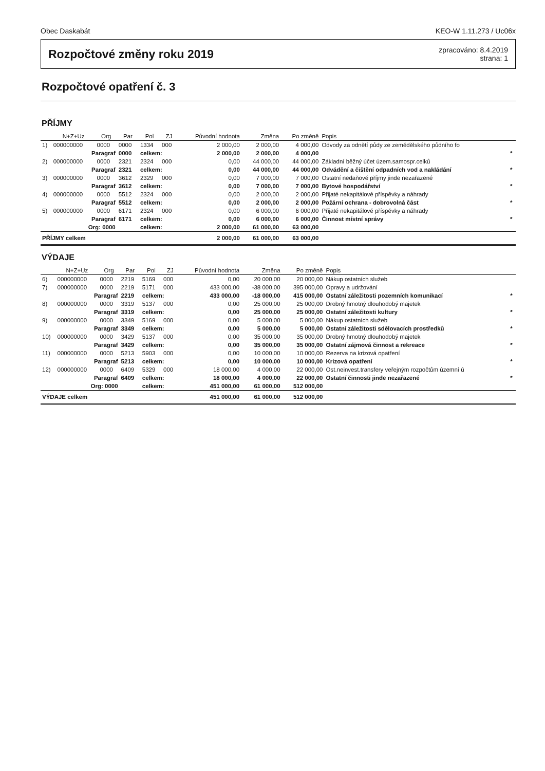Obec Daskabát KEO-W 1.11.273 / Uc06x
Rozpočtové změny roku 2019
zpracováno: 8.4.2019
strana: 1
Rozpočtové opatření č. 3
PŘÍJMY
| | N+Z+Uz | Org | Par | Pol | ZJ | Původní hodnota | Změna | Po změně | Popis | |
| --- | --- | --- | --- | --- | --- | --- | --- | --- | --- | --- |
| 1) | 000000000 | 0000 | 0000 | 1334 | 000 | 2 000,00 | 2 000,00 | 4 000,00 | Odvody za odnětí půdy ze zemědělského půdního fo | |
| | Paragraf | | 0000 | celkem: | | 2 000,00 | 2 000,00 | 4 000,00 | | * |
| 2) | 000000000 | 0000 | 2321 | 2324 | 000 | 0,00 | 44 000,00 | 44 000,00 | Základní běžný účet územ.samospr.celků | |
| | Paragraf | | 2321 | celkem: | | 0,00 | 44 000,00 | 44 000,00 | Odvádění a čištění odpadních vod a nakládání | * |
| 3) | 000000000 | 0000 | 3612 | 2329 | 000 | 0,00 | 7 000,00 | 7 000,00 | Ostatní nedaňové příjmy jinde nezařazené | |
| | Paragraf | | 3612 | celkem: | | 0,00 | 7 000,00 | 7 000,00 | Bytové hospodářství | * |
| 4) | 000000000 | 0000 | 5512 | 2324 | 000 | 0,00 | 2 000,00 | 2 000,00 | Přijaté nekapitálové příspěvky a náhrady | |
| | Paragraf | | 5512 | celkem: | | 0,00 | 2 000,00 | 2 000,00 | Požární ochrana - dobrovolná část | * |
| 5) | 000000000 | 0000 | 6171 | 2324 | 000 | 0,00 | 6 000,00 | 6 000,00 | Přijaté nekapitálové příspěvky a náhrady | |
| | Paragraf | | 6171 | celkem: | | 0,00 | 6 000,00 | 6 000,00 | Činnost místní správy | * |
| | Org: 0000 | | | celkem: | | 2 000,00 | 61 000,00 | 63 000,00 | | |
| PŘÍJMY celkem | | | | | | 2 000,00 | 61 000,00 | 63 000,00 | | |
VÝDAJE
| | N+Z+Uz | Org | Par | Pol | ZJ | Původní hodnota | Změna | Po změně | Popis | |
| --- | --- | --- | --- | --- | --- | --- | --- | --- | --- | --- |
| 6) | 000000000 | 0000 | 2219 | 5169 | 000 | 0,00 | 20 000,00 | 20 000,00 | Nákup ostatních služeb | |
| 7) | 000000000 | 0000 | 2219 | 5171 | 000 | 433 000,00 | -38 000,00 | 395 000,00 | Opravy a udržování | |
| | Paragraf | | 2219 | celkem: | | 433 000,00 | -18 000,00 | 415 000,00 | Ostatní záležitosti pozemních komunikací | * |
| 8) | 000000000 | 0000 | 3319 | 5137 | 000 | 0,00 | 25 000,00 | 25 000,00 | Drobný hmotný dlouhodobý majetek | |
| | Paragraf | | 3319 | celkem: | | 0,00 | 25 000,00 | 25 000,00 | Ostatní záležitosti kultury | * |
| 9) | 000000000 | 0000 | 3349 | 5169 | 000 | 0,00 | 5 000,00 | 5 000,00 | Nákup ostatních služeb | |
| | Paragraf | | 3349 | celkem: | | 0,00 | 5 000,00 | 5 000,00 | Ostatní záležitosti sdělovacích prostředků | * |
| 10) | 000000000 | 0000 | 3429 | 5137 | 000 | 0,00 | 35 000,00 | 35 000,00 | Drobný hmotný dlouhodobý majetek | |
| | Paragraf | | 3429 | celkem: | | 0,00 | 35 000,00 | 35 000,00 | Ostatní zájmová činnost a rekreace | * |
| 11) | 000000000 | 0000 | 5213 | 5903 | 000 | 0,00 | 10 000,00 | 10 000,00 | Rezerva na krizová opatření | |
| | Paragraf | | 5213 | celkem: | | 0,00 | 10 000,00 | 10 000,00 | Krizová opatření | * |
| 12) | 000000000 | 0000 | 6409 | 5329 | 000 | 18 000,00 | 4 000,00 | 22 000,00 | Ost.neinvest.transfery veřejným rozpočtům územní ú | |
| | Paragraf | | 6409 | celkem: | | 18 000,00 | 4 000,00 | 22 000,00 | Ostatní činnosti jinde nezařazené | * |
| | Org: 0000 | | | celkem: | | 451 000,00 | 61 000,00 | 512 000,00 | | |
| VÝDAJE celkem | | | | | | 451 000,00 | 61 000,00 | 512 000,00 | | |